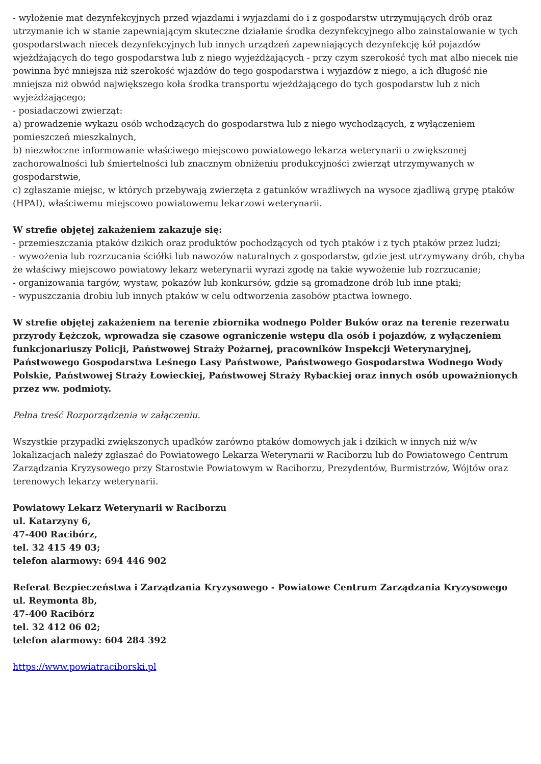- wyłożenie mat dezynfekcyjnych przed wjazdami i wyjazdami do i z gospodarstw utrzymujących drób oraz utrzymanie ich w stanie zapewniającym skuteczne działanie środka dezynfekcyjnego albo zainstalowanie w tych gospodarstwach niecek dezynfekcyjnych lub innych urządzeń zapewniających dezynfekcję kół pojazdów wjeżdżających do tego gospodarstwa lub z niego wyjeżdżających - przy czym szerokość tych mat albo niecek nie powinna być mniejsza niż szerokość wjazdów do tego gospodarstwa i wyjazdów z niego, a ich długość nie mniejsza niż obwód największego koła środka transportu wjeżdżającego do tych gospodarstw lub z nich wyjeżdżającego;
- posiadaczowi zwierząt:
a) prowadzenie wykazu osób wchodzących do gospodarstwa lub z niego wychodzących, z wyłączeniem pomieszczeń mieszkalnych,
b) niezwłoczne informowanie właściwego miejscowo powiatowego lekarza weterynarii o zwiększonej zachorowalności lub śmiertelności lub znacznym obniżeniu produkcyjności zwierząt utrzymywanych w gospodarstwie,
c) zgłaszanie miejsc, w których przebywają zwierzęta z gatunków wrażliwych na wysoce zjadliwą grypę ptaków (HPAI), właściwemu miejscowo powiatowemu lekarzowi weterynarii.
W strefie objętej zakażeniem zakazuje się:
- przemieszczania ptaków dzikich oraz produktów pochodzących od tych ptaków i z tych ptaków przez ludzi;
- wywożenia lub rozrzucania ściółki lub nawozów naturalnych z gospodarstw, gdzie jest utrzymywany drób, chyba że właściwy miejscowo powiatowy lekarz weterynarii wyrazi zgodę na takie wywożenie lub rozrzucanie;
- organizowania targów, wystaw, pokazów lub konkursów, gdzie są gromadzone drób lub inne ptaki;
- wypuszczania drobiu lub innych ptaków w celu odtworzenia zasobów ptactwa łownego.
W strefie objętej zakażeniem na terenie zbiornika wodnego Polder Buków oraz na terenie rezerwatu przyrody Łężczok, wprowadza się czasowe ograniczenie wstępu dla osób i pojazdów, z wyłączeniem funkcjonariuszy Policji, Państwowej Straży Pożarnej, pracowników Inspekcji Weterynaryjnej, Państwowego Gospodarstwa Leśnego Lasy Państwowe, Państwowego Gospodarstwa Wodnego Wody Polskie, Państwowej Straży Łowieckiej, Państwowej Straży Rybackiej oraz innych osób upoważnionych przez ww. podmioty.
Pełna treść Rozporządzenia w załączeniu.
Wszystkie przypadki zwiększonych upadków zarówno ptaków domowych jak i dzikich w innych niż w/w lokalizacjach należy zgłaszać do Powiatowego Lekarza Weterynarii w Raciborzu lub do Powiatowego Centrum Zarządzania Kryzysowego przy Starostwie Powiatowym w Raciborzu, Prezydentów, Burmistrzów, Wójtów oraz terenowych lekarzy weterynarii.
Powiatowy Lekarz Weterynarii w Raciborzu
ul. Katarzyny 6,
47-400 Racibórz,
tel. 32 415 49 03;
telefon alarmowy: 694 446 902
Referat Bezpieczeństwa i Zarządzania Kryzysowego - Powiatowe Centrum Zarządzania Kryzysowego
ul. Reymonta 8b,
47-400 Racibórz
tel. 32 412 06 02;
telefon alarmowy: 604 284 392
https://www.powiatraciborski.pl